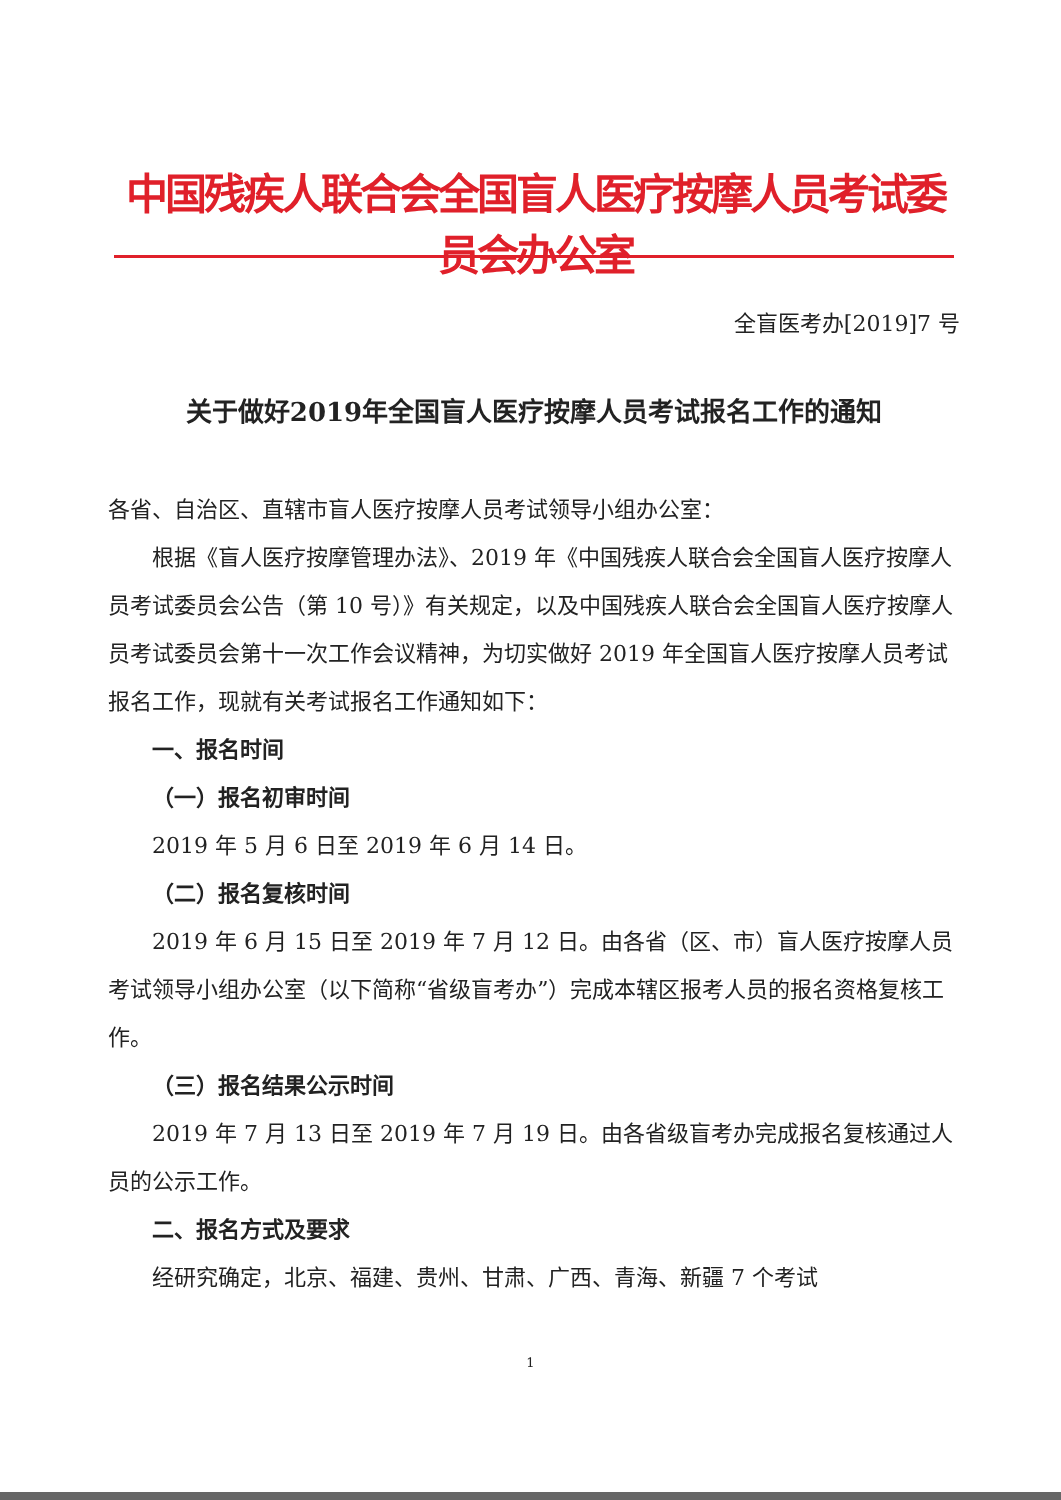中国残疾人联合会全国盲人医疗按摩人员考试委员会办公室
全盲医考办[2019]7 号
关于做好2019年全国盲人医疗按摩人员考试报名工作的通知
各省、自治区、直辖市盲人医疗按摩人员考试领导小组办公室：
根据《盲人医疗按摩管理办法》、2019 年《中国残疾人联合会全国盲人医疗按摩人员考试委员会公告（第 10 号）》有关规定，以及中国残疾人联合会全国盲人医疗按摩人员考试委员会第十一次工作会议精神，为切实做好 2019 年全国盲人医疗按摩人员考试报名工作，现就有关考试报名工作通知如下：
一、报名时间
（一）报名初审时间
2019 年 5 月 6 日至 2019 年 6 月 14 日。
（二）报名复核时间
2019 年 6 月 15 日至 2019 年 7 月 12 日。由各省（区、市）盲人医疗按摩人员考试领导小组办公室（以下简称“省级盲考办”）完成本辖区报考人员的报名资格复核工作。
（三）报名结果公示时间
2019 年 7 月 13 日至 2019 年 7 月 19 日。由各省级盲考办完成报名复核通过人员的公示工作。
二、报名方式及要求
经研究确定，北京、福建、贵州、甘肃、广西、青海、新疆 7 个考试
1